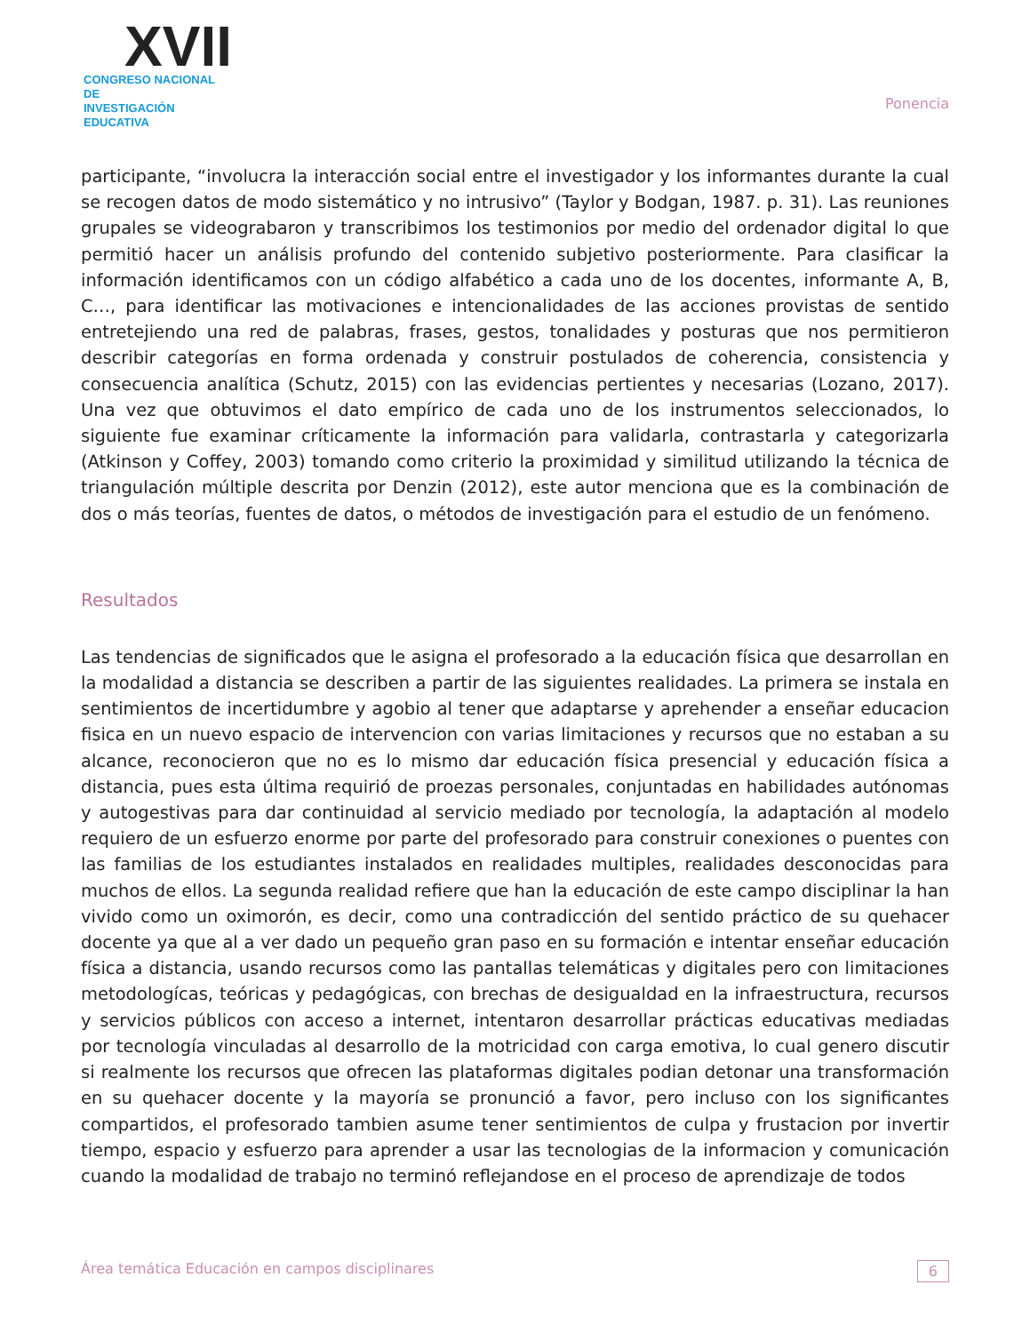XVII
CONGRESO NACIONAL DE
INVESTIGACIÓN EDUCATIVA
Ponencia
participante, “involucra la interacción social entre el investigador y los informantes durante la cual se recogen datos de modo sistemático y no intrusivo” (Taylor y Bodgan, 1987. p. 31). Las reuniones grupales se videograbaron y transcribimos los testimonios por medio del ordenador digital lo que permitió hacer un análisis profundo del contenido subjetivo posteriormente. Para clasificar la información identificamos con un código alfabético a cada uno de los docentes, informante A, B, C…, para identificar las motivaciones e intencionalidades de las acciones provistas de sentido entretejiendo una red de palabras, frases, gestos, tonalidades y posturas que nos permitieron describir categorías en forma ordenada y construir postulados de coherencia, consistencia y consecuencia analítica (Schutz, 2015) con las evidencias pertientes y necesarias (Lozano, 2017). Una vez que obtuvimos el dato empírico de cada uno de los instrumentos seleccionados, lo siguiente fue examinar críticamente la información para validarla, contrastarla y categorizarla (Atkinson y Coffey, 2003) tomando como criterio la proximidad y similitud utilizando la técnica de triangulación múltiple descrita por Denzin (2012), este autor menciona que es la combinación de dos o más teorías, fuentes de datos, o métodos de investigación para el estudio de un fenómeno.
Resultados
Las tendencias de significados que le asigna el profesorado a la educación física que desarrollan en la modalidad a distancia se describen a partir de las siguientes realidades. La primera se instala en sentimientos de incertidumbre y agobio al tener que adaptarse y aprehender a enseñar educacion fisica en un nuevo espacio de intervencion con varias limitaciones y recursos que no estaban a su alcance, reconocieron que no es lo mismo dar educación física presencial y educación física a distancia, pues esta última requirió de proezas personales, conjuntadas en habilidades autónomas y autogestivas para dar continuidad al servicio mediado por tecnología, la adaptación al modelo requiero de un esfuerzo enorme por parte del profesorado para construir conexiones o puentes con las familias de los estudiantes instalados en realidades multiples, realidades desconocidas para muchos de ellos. La segunda realidad refiere que han la educación de este campo disciplinar la han vivido como un oximorón, es decir, como una contradicción del sentido práctico de su quehacer docente ya que al a ver dado un pequeño gran paso en su formación e intentar enseñar educación física a distancia, usando recursos como las pantallas telemáticas y digitales pero con limitaciones metodologícas, teóricas y pedagógicas, con brechas de desigualdad en la infraestructura, recursos y servicios públicos con acceso a internet, intentaron desarrollar prácticas educativas mediadas por tecnología vinculadas al desarrollo de la motricidad con carga emotiva, lo cual genero discutir si realmente los recursos que ofrecen las plataformas digitales podian detonar una transformación en su quehacer docente y la mayoría se pronunció a favor, pero incluso con los significantes compartidos, el profesorado tambien asume tener sentimientos de culpa y frustacion por invertir tiempo, espacio y esfuerzo para aprender a usar las tecnologias de la informacion y comunicación cuando la modalidad de trabajo no terminó reflejandose en el proceso de aprendizaje de todos
Área temática Educación en campos disciplinares 6